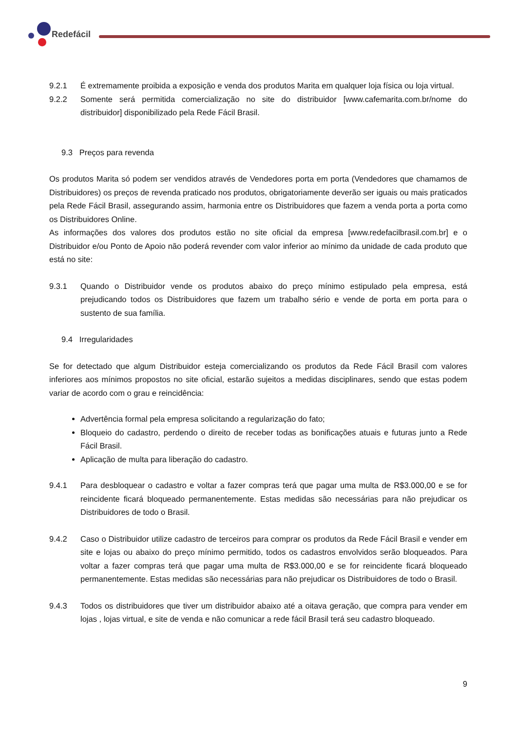Redefácil
9.2.1 É extremamente proibida a exposição e venda dos produtos Marita em qualquer loja física ou loja virtual.
9.2.2 Somente será permitida comercialização no site do distribuidor [www.cafemarita.com.br/nome do distribuidor] disponibilizado pela Rede Fácil Brasil.
9.3 Preços para revenda
Os produtos Marita só podem ser vendidos através de Vendedores porta em porta (Vendedores que chamamos de Distribuidores) os preços de revenda praticado nos produtos, obrigatoriamente deverão ser iguais ou mais praticados pela Rede Fácil Brasil, assegurando assim, harmonia entre os Distribuidores que fazem a venda porta a porta como os Distribuidores Online.
As informações dos valores dos produtos estão no site oficial da empresa [www.redefacilbrasil.com.br] e o Distribuidor e/ou Ponto de Apoio não poderá revender com valor inferior ao mínimo da unidade de cada produto que está no site:
9.3.1 Quando o Distribuidor vende os produtos abaixo do preço mínimo estipulado pela empresa, está prejudicando todos os Distribuidores que fazem um trabalho sério e vende de porta em porta para o sustento de sua família.
9.4 Irregularidades
Se for detectado que algum Distribuidor esteja comercializando os produtos da Rede Fácil Brasil com valores inferiores aos mínimos propostos no site oficial, estarão sujeitos a medidas disciplinares, sendo que estas podem variar de acordo com o grau e reincidência:
Advertência formal pela empresa solicitando a regularização do fato;
Bloqueio do cadastro, perdendo o direito de receber todas as bonificações atuais e futuras junto a Rede Fácil Brasil.
Aplicação de multa para liberação do cadastro.
9.4.1 Para desbloquear o cadastro e voltar a fazer compras terá que pagar uma multa de R$3.000,00 e se for reincidente ficará bloqueado permanentemente. Estas medidas são necessárias para não prejudicar os Distribuidores de todo o Brasil.
9.4.2 Caso o Distribuidor utilize cadastro de terceiros para comprar os produtos da Rede Fácil Brasil e vender em site e lojas ou abaixo do preço mínimo permitido, todos os cadastros envolvidos serão bloqueados. Para voltar a fazer compras terá que pagar uma multa de R$3.000,00 e se for reincidente ficará bloqueado permanentemente. Estas medidas são necessárias para não prejudicar os Distribuidores de todo o Brasil.
9.4.3 Todos os distribuidores que tiver um distribuidor abaixo até a oitava geração, que compra para vender em lojas , lojas virtual, e site de venda e não comunicar a rede fácil Brasil terá seu cadastro bloqueado.
9